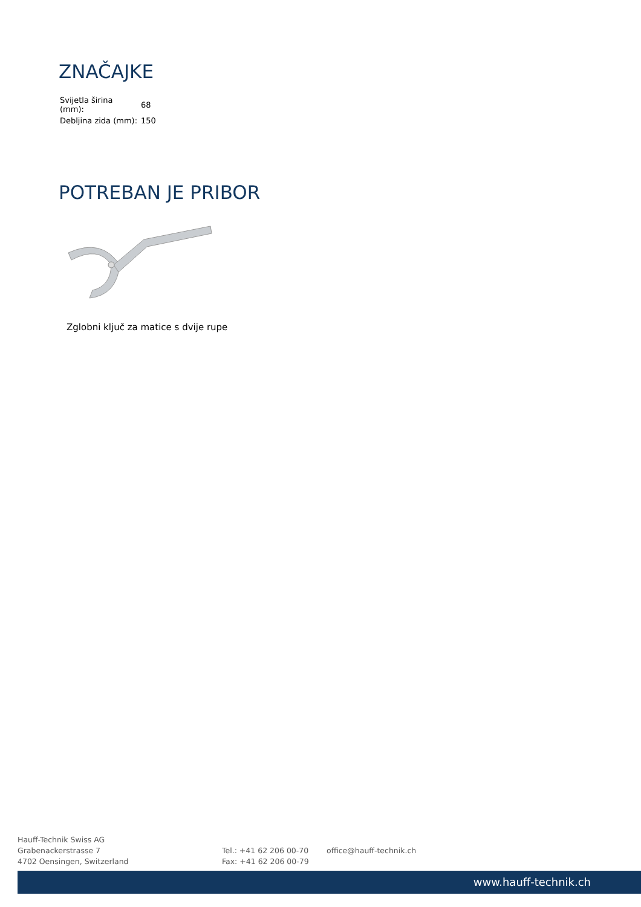ZNAČAJKE
| Svijetla širina (mm): | 68 |
| Debljina zida (mm): | 150 |
POTREBAN JE PRIBOR
Zglobni ključ za matice s dvije rupe
Hauff-Technik Swiss AG
Grabenackerstrasse 7
4702 Oensingen, Switzerland
Tel.: +41 62 206 00-70
Fax: +41 62 206 00-79
office@hauff-technik.ch
www.hauff-technik.ch